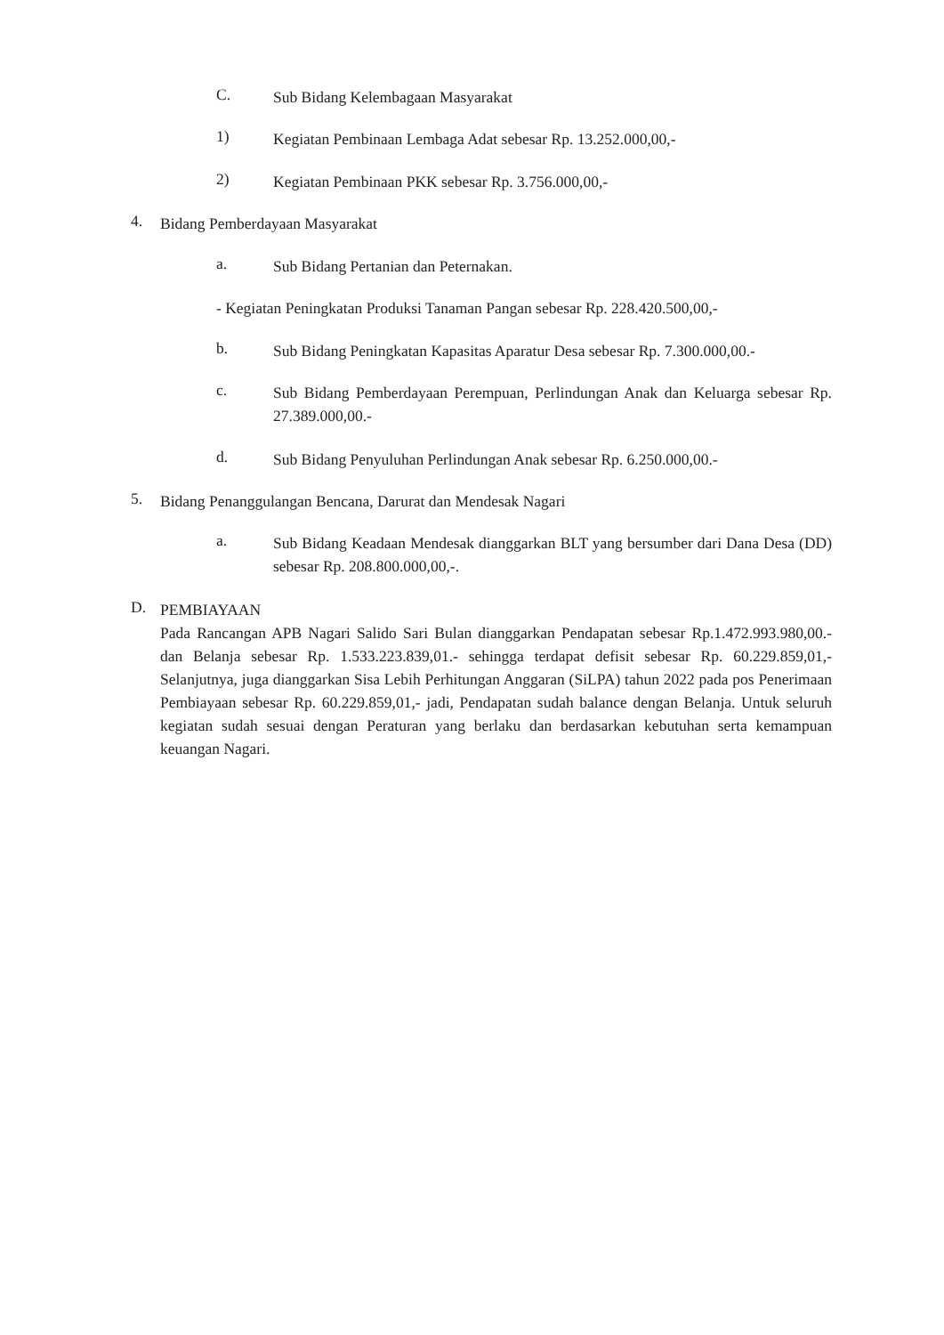C. Sub Bidang Kelembagaan Masyarakat
1) Kegiatan Pembinaan Lembaga Adat sebesar Rp. 13.252.000,00,-
2) Kegiatan Pembinaan PKK sebesar Rp. 3.756.000,00,-
4. Bidang Pemberdayaan Masyarakat
a. Sub Bidang Pertanian dan Peternakan.
- Kegiatan Peningkatan Produksi Tanaman Pangan sebesar Rp. 228.420.500,00,-
b. Sub Bidang Peningkatan Kapasitas Aparatur Desa sebesar Rp. 7.300.000,00.-
c. Sub Bidang Pemberdayaan Perempuan, Perlindungan Anak dan Keluarga sebesar Rp. 27.389.000,00.-
d. Sub Bidang Penyuluhan Perlindungan Anak sebesar Rp. 6.250.000,00.-
5. Bidang Penanggulangan Bencana, Darurat dan Mendesak Nagari
a. Sub Bidang Keadaan Mendesak dianggarkan BLT yang bersumber dari Dana Desa (DD) sebesar Rp. 208.800.000,00,-.
D. PEMBIAYAAN
Pada Rancangan APB Nagari Salido Sari Bulan dianggarkan Pendapatan sebesar Rp.1.472.993.980,00.- dan Belanja sebesar Rp. 1.533.223.839,01.- sehingga terdapat defisit sebesar Rp. 60.229.859,01,- Selanjutnya, juga dianggarkan Sisa Lebih Perhitungan Anggaran (SiLPA) tahun 2022 pada pos Penerimaan Pembiayaan sebesar Rp. 60.229.859,01,- jadi, Pendapatan sudah balance dengan Belanja. Untuk seluruh kegiatan sudah sesuai dengan Peraturan yang berlaku dan berdasarkan kebutuhan serta kemampuan keuangan Nagari.